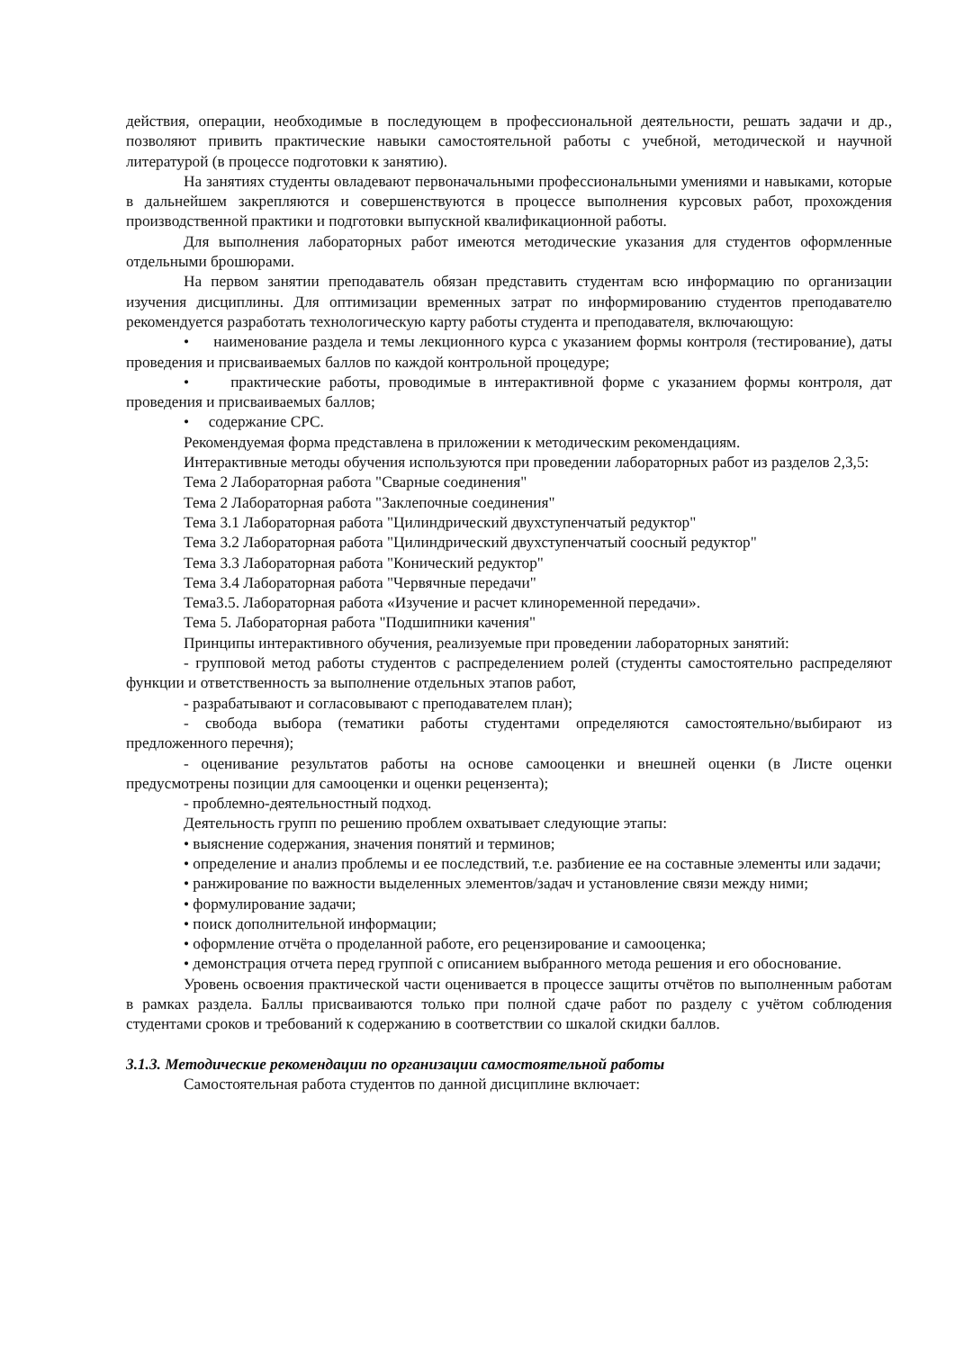действия, операции, необходимые в последующем в профессиональной деятельности, решать задачи и др., позволяют привить практические навыки самостоятельной работы с учебной, методической и научной литературой (в процессе подготовки к занятию).
На занятиях студенты овладевают первоначальными профессиональными умениями и навыками, которые в дальнейшем закрепляются и совершенствуются в процессе выполнения курсовых работ, прохождения производственной практики и подготовки выпускной квалификационной работы.
Для выполнения лабораторных работ имеются методические указания для студентов оформленные отдельными брошюрами.
На первом занятии преподаватель обязан представить студентам всю информацию по организации изучения дисциплины. Для оптимизации временных затрат по информированию студентов преподавателю рекомендуется разработать технологическую карту работы студента и преподавателя, включающую:
• наименование раздела и темы лекционного курса с указанием формы контроля (тестирование), даты проведения и присваиваемых баллов по каждой контрольной процедуре;
• практические работы, проводимые в интерактивной форме с указанием формы контроля, дат проведения и присваиваемых баллов;
• содержание СРС.
Рекомендуемая форма представлена в приложении к методическим рекомендациям.
Интерактивные методы обучения используются при проведении лабораторных работ из разделов 2,3,5:
Тема 2 Лабораторная работа "Сварные соединения"
Тема 2 Лабораторная работа "Заклепочные соединения"
Тема 3.1 Лабораторная работа "Цилиндрический двухступенчатый редуктор"
Тема 3.2 Лабораторная работа "Цилиндрический двухступенчатый соосный редуктор"
Тема 3.3 Лабораторная работа "Конический редуктор"
Тема 3.4 Лабораторная работа "Червячные передачи"
Тема3.5. Лабораторная работа «Изучение и расчет клиноременной передачи».
Тема 5. Лабораторная работа "Подшипники качения"
Принципы интерактивного обучения, реализуемые при проведении лабораторных занятий:
- групповой метод работы студентов с распределением ролей (студенты самостоятельно распределяют функции и ответственность за выполнение отдельных этапов работ,
- разрабатывают и согласовывают с преподавателем план);
- свобода выбора (тематики работы студентами определяются самостоятельно/выбирают из предложенного перечня);
- оценивание результатов работы на основе самооценки и внешней оценки (в Листе оценки предусмотрены позиции для самооценки и оценки рецензента);
- проблемно-деятельностный подход.
Деятельность групп по решению проблем охватывает следующие этапы:
• выяснение содержания, значения понятий и терминов;
• определение и анализ проблемы и ее последствий, т.е. разбиение ее на составные элементы или задачи;
• ранжирование по важности выделенных элементов/задач и установление связи между ними;
• формулирование задачи;
• поиск дополнительной информации;
• оформление отчёта о проделанной работе, его рецензирование и самооценка;
• демонстрация отчета перед группой с описанием выбранного метода решения и его обоснование.
Уровень освоения практической части оценивается в процессе защиты отчётов по выполненным работам в рамках раздела. Баллы присваиваются только при полной сдаче работ по разделу с учётом соблюдения студентами сроков и требований к содержанию в соответствии со шкалой скидки баллов.
3.1.3. Методические рекомендации по организации самостоятельной работы
Самостоятельная работа студентов по данной дисциплине включает: